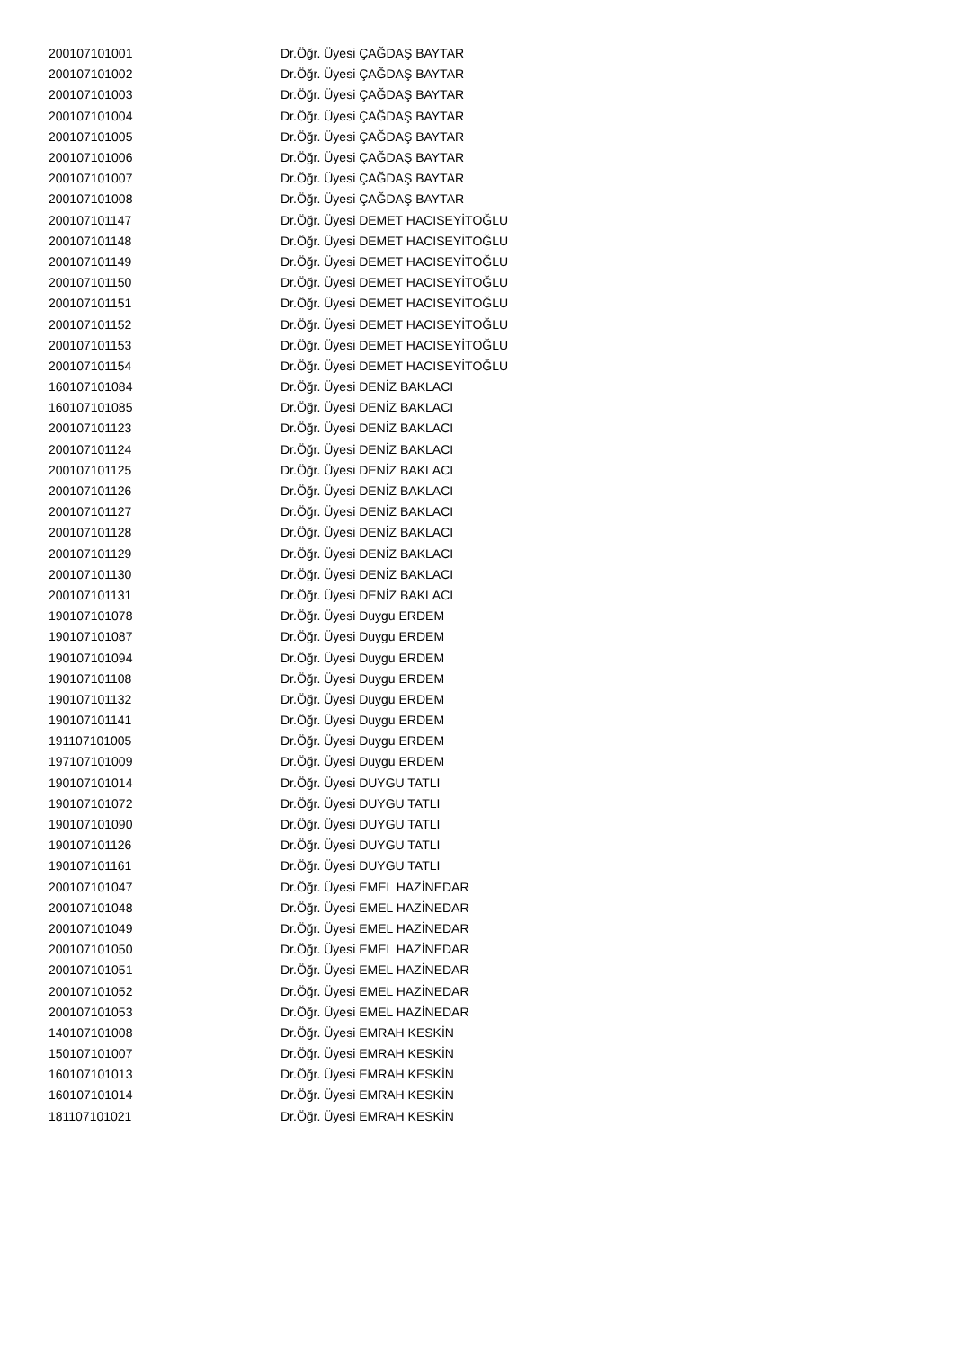| 200107101001 | Dr.Öğr. Üyesi ÇAĞDAŞ BAYTAR |
| 200107101002 | Dr.Öğr. Üyesi ÇAĞDAŞ BAYTAR |
| 200107101003 | Dr.Öğr. Üyesi ÇAĞDAŞ BAYTAR |
| 200107101004 | Dr.Öğr. Üyesi ÇAĞDAŞ BAYTAR |
| 200107101005 | Dr.Öğr. Üyesi ÇAĞDAŞ BAYTAR |
| 200107101006 | Dr.Öğr. Üyesi ÇAĞDAŞ BAYTAR |
| 200107101007 | Dr.Öğr. Üyesi ÇAĞDAŞ BAYTAR |
| 200107101008 | Dr.Öğr. Üyesi ÇAĞDAŞ BAYTAR |
| 200107101147 | Dr.Öğr. Üyesi DEMET HACISEYİTOĞLU |
| 200107101148 | Dr.Öğr. Üyesi DEMET HACISEYİTOĞLU |
| 200107101149 | Dr.Öğr. Üyesi DEMET HACISEYİTOĞLU |
| 200107101150 | Dr.Öğr. Üyesi DEMET HACISEYİTOĞLU |
| 200107101151 | Dr.Öğr. Üyesi DEMET HACISEYİTOĞLU |
| 200107101152 | Dr.Öğr. Üyesi DEMET HACISEYİTOĞLU |
| 200107101153 | Dr.Öğr. Üyesi DEMET HACISEYİTOĞLU |
| 200107101154 | Dr.Öğr. Üyesi DEMET HACISEYİTOĞLU |
| 160107101084 | Dr.Öğr. Üyesi DENİZ BAKLACI |
| 160107101085 | Dr.Öğr. Üyesi DENİZ BAKLACI |
| 200107101123 | Dr.Öğr. Üyesi DENİZ BAKLACI |
| 200107101124 | Dr.Öğr. Üyesi DENİZ BAKLACI |
| 200107101125 | Dr.Öğr. Üyesi DENİZ BAKLACI |
| 200107101126 | Dr.Öğr. Üyesi DENİZ BAKLACI |
| 200107101127 | Dr.Öğr. Üyesi DENİZ BAKLACI |
| 200107101128 | Dr.Öğr. Üyesi DENİZ BAKLACI |
| 200107101129 | Dr.Öğr. Üyesi DENİZ BAKLACI |
| 200107101130 | Dr.Öğr. Üyesi DENİZ BAKLACI |
| 200107101131 | Dr.Öğr. Üyesi DENİZ BAKLACI |
| 190107101078 | Dr.Öğr. Üyesi Duygu ERDEM |
| 190107101087 | Dr.Öğr. Üyesi Duygu ERDEM |
| 190107101094 | Dr.Öğr. Üyesi Duygu ERDEM |
| 190107101108 | Dr.Öğr. Üyesi Duygu ERDEM |
| 190107101132 | Dr.Öğr. Üyesi Duygu ERDEM |
| 190107101141 | Dr.Öğr. Üyesi Duygu ERDEM |
| 191107101005 | Dr.Öğr. Üyesi Duygu ERDEM |
| 197107101009 | Dr.Öğr. Üyesi Duygu ERDEM |
| 190107101014 | Dr.Öğr. Üyesi DUYGU TATLI |
| 190107101072 | Dr.Öğr. Üyesi DUYGU TATLI |
| 190107101090 | Dr.Öğr. Üyesi DUYGU TATLI |
| 190107101126 | Dr.Öğr. Üyesi DUYGU TATLI |
| 190107101161 | Dr.Öğr. Üyesi DUYGU TATLI |
| 200107101047 | Dr.Öğr. Üyesi EMEL HAZİNEDAR |
| 200107101048 | Dr.Öğr. Üyesi EMEL HAZİNEDAR |
| 200107101049 | Dr.Öğr. Üyesi EMEL HAZİNEDAR |
| 200107101050 | Dr.Öğr. Üyesi EMEL HAZİNEDAR |
| 200107101051 | Dr.Öğr. Üyesi EMEL HAZİNEDAR |
| 200107101052 | Dr.Öğr. Üyesi EMEL HAZİNEDAR |
| 200107101053 | Dr.Öğr. Üyesi EMEL HAZİNEDAR |
| 140107101008 | Dr.Öğr. Üyesi EMRAH KESKİN |
| 150107101007 | Dr.Öğr. Üyesi EMRAH KESKİN |
| 160107101013 | Dr.Öğr. Üyesi EMRAH KESKİN |
| 160107101014 | Dr.Öğr. Üyesi EMRAH KESKİN |
| 181107101021 | Dr.Öğr. Üyesi EMRAH KESKİN |